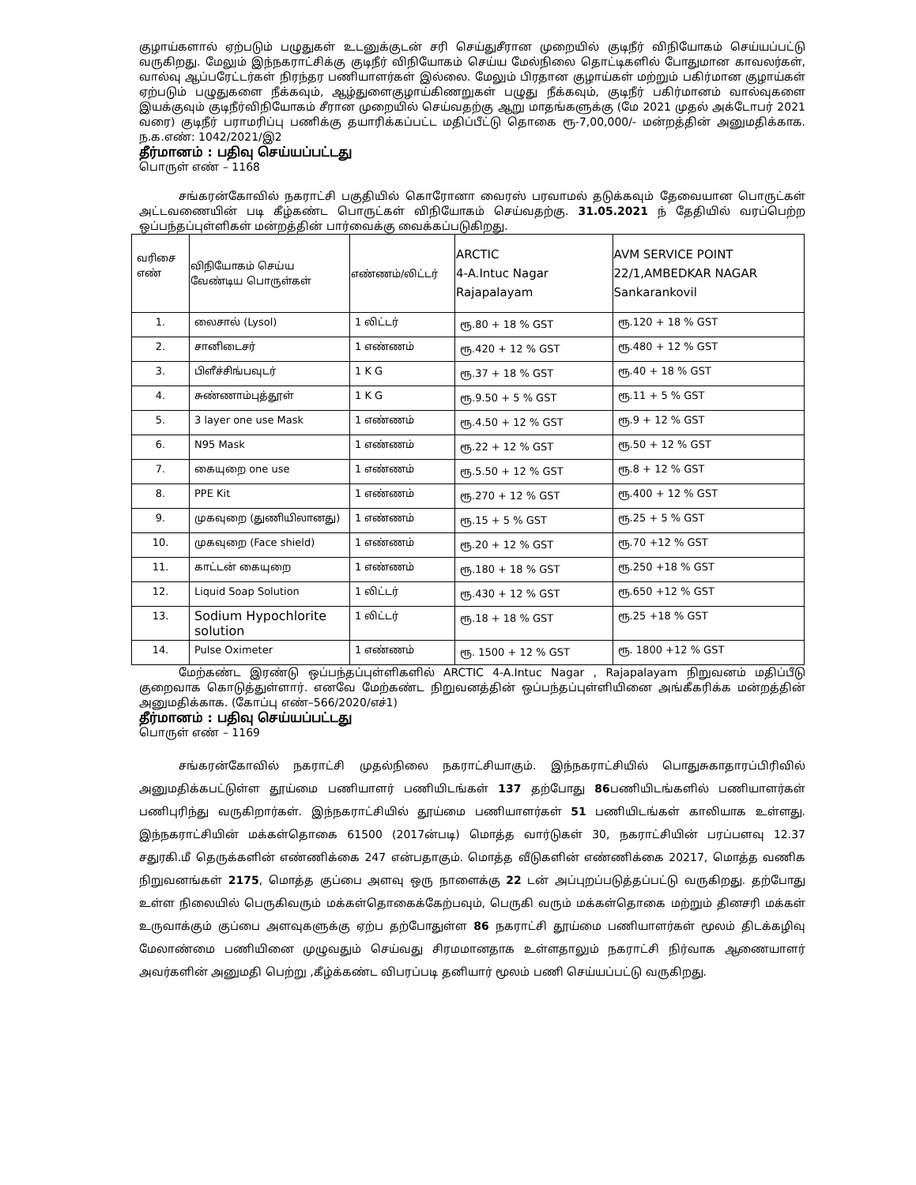குழாய்களால் ஏற்படும் பழுதுகள் உடனுக்குடன் சரி செய்துசீரான முறையில் குடிநீர் விநியோகம் செய்யப்பட்டு வருகிறது. மேலும் இந்நகராட்சிக்கு குடிநீர் விநியோகம் செய்ய மேல்நிலை தொட்டிகளில் போதுமான காவலர்கள், வால்வு ஆப்பரேட்டர்கள் நிரந்தர பணியாளர்கள் இல்லை. மேலும் பிரதான குழாய்கள் மற்றும் பகிர்மான குழாய்கள் ஏற்படும் பழுதுகளை நீக்கவும், ஆழ்துளைகுழாய்கிணறுகள் பழுது நீக்கவும், குடிநீர் பகிர்மானம் வால்வுகளை இயக்குவும் குடிநீர்விநியோகம் சீரான முறையில் செய்வதற்கு ஆறு மாதங்களுக்கு (மே 2021 முதல் அக்டோபர் 2021 வரை) குடிநீர் பராமரிப்பு பணிக்கு தயாரிக்கப்பட்ட மதிப்பீட்டு தொகை ரூ-7,00,000/- மன்றத்தின் அனுமதிக்காக. ந.க.எண்: 1042/2021/இ2
தீர்மானம் : பதிவு செய்யப்பட்டது
பொருள் எண் – 1168
சங்கரன்கோவில் நகராட்சி பகுதியில் கொரோனா வைரஸ் பரவாமல் தடுக்கவும் தேவையான பொருட்கள் அட்டவணையின் படி கீழ்கண்ட பொருட்கள் விநியோகம் செய்வதற்கு. 31.05.2021 ந் தேதியில் வரப்பெற்ற ஒப்பந்தப்புள்ளிகள் மன்றத்தின் பார்வைக்கு வைக்கப்படுகிறது.
| வரிசை எண் | விநியோகம் செய்ய வேண்டிய பொருள்கள் | எண்ணம்/லிட்டர் | ARCTIC 4-A.Intuc Nagar Rajapalayam | AVM SERVICE POINT 22/1,AMBEDKAR NAGAR Sankarankovil |
| --- | --- | --- | --- | --- |
| 1. | லைசால் (Lysol) | 1 லிட்டர் | ரூ.80 + 18 % GST | ரூ.120 + 18 % GST |
| 2. | சானிடைசர் | 1 எண்ணம் | ரூ.420 + 12 % GST | ரூ.480 + 12 % GST |
| 3. | பிளீச்சிங்பவுடர் | 1 K G | ரூ.37 + 18 % GST | ரூ.40 + 18 % GST |
| 4. | சுண்ணாம்புத்தூள் | 1 K G | ரூ.9.50 + 5 % GST | ரூ.11 + 5 % GST |
| 5. | 3 layer one use Mask | 1 எண்ணம் | ரூ.4.50 + 12 % GST | ரூ.9 + 12 % GST |
| 6. | N95 Mask | 1 எண்ணம் | ரூ.22 + 12 % GST | ரூ.50 + 12 % GST |
| 7. | கையுறை one use | 1 எண்ணம் | ரூ.5.50 + 12 % GST | ரூ.8 + 12 % GST |
| 8. | PPE Kit | 1 எண்ணம் | ரூ.270 + 12 % GST | ரூ.400 + 12 % GST |
| 9. | முகவுறை (துணியிலானது) | 1 எண்ணம் | ரூ.15 + 5 % GST | ரூ.25 + 5 % GST |
| 10. | முகவுறை (Face shield) | 1 எண்ணம் | ரூ.20 + 12 % GST | ரூ.70 +12 % GST |
| 11. | காட்டன் கையுறை | 1 எண்ணம் | ரூ.180 + 18 % GST | ரூ.250 +18 % GST |
| 12. | Liquid Soap Solution | 1 லிட்டர் | ரூ.430 + 12 % GST | ரூ.650 +12 % GST |
| 13. | Sodium Hypochlorite solution | 1 லிட்டர் | ரூ.18 + 18 % GST | ரூ.25 +18 % GST |
| 14. | Pulse Oximeter | 1 எண்ணம் | ரூ. 1500 + 12 % GST | ரூ. 1800 +12 % GST |
மேற்கண்ட இரண்டு ஒப்பந்தப்புள்ளிகளில் ARCTIC 4-A.Intuc Nagar , Rajapalayam நிறுவனம் மதிப்பீடு குறைவாக கொடுத்துள்ளார். எனவே மேற்கண்ட நிறுவனத்தின் ஒப்பந்தப்புள்ளியினை அங்கீகரிக்க மன்றத்தின் அனுமதிக்காக. (கோப்பு எண்–566/2020/எச்1)
தீர்மானம் : பதிவு செய்யப்பட்டது
பொருள் எண் – 1169
சங்கரன்கோவில் நகராட்சி முதல்நிலை நகராட்சியாகும். இந்நகராட்சியில் பொதுசுகாதாரப்பிரிவில் அனுமதிக்கபட்டுள்ள தூய்மை பணியாளர் பணியிடங்கள் 137 தற்போது 86பணியிடங்களில் பணியாளர்கள் பணிபுரிந்து வருகிறார்கள். இந்நகராட்சியில் தூய்மை பணியாளர்கள் 51 பணியிடங்கள் காலியாக உள்ளது. இந்நகராட்சியின் மக்கள்தொகை 61500 (2017ன்படி) மொத்த வார்டுகள் 30, நகராட்சியின் பரப்பளவு 12.37 சதுரகி.மீ தெருக்களின் எண்ணிக்கை 247 என்பதாகும். மொத்த வீடுகளின் எண்ணிக்கை 20217, மொத்த வணிக நிறுவனங்கள் 2175, மொத்த குப்பை அளவு ஒரு நாளைக்கு 22 டன் அப்புறப்படுத்தப்பட்டு வருகிறது. தற்போது உள்ள நிலையில் பெருகிவரும் மக்கள்தொகைக்கேற்பவும், பெருகி வரும் மக்கள்தொகை மற்றும் தினசரி மக்கள் உருவாக்கும் குப்பை அளவுகளுக்கு ஏற்ப தற்போதுள்ள 86 நகராட்சி தூய்மை பணியாளர்கள் மூலம் திடக்கழிவு மேலாண்மை பணியினை முழுவதும் செய்வது சிரமமானதாக உள்ளதாலும் நகராட்சி நிர்வாக ஆணையாளர் அவர்களின் அனுமதி பெற்று ,கீழ்க்கண்ட விபரப்படி தனியார் மூலம் பணி செய்யப்பட்டு வருகிறது.